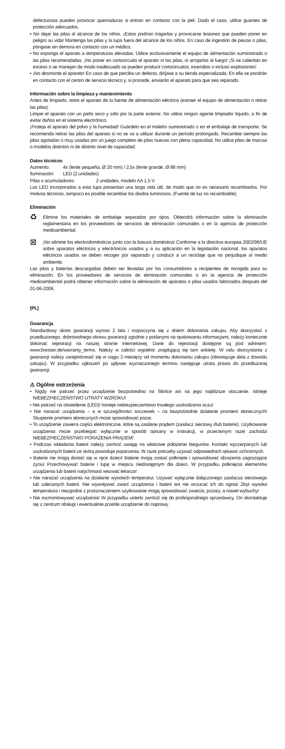defectuosas pueden provocar quemaduras si entran en contacto con la piel. Dado el caso, utilice guantes de protección adecuados.
• No dejar las pilas al alcance de los niños. ¡Estos podrían tragarlas y provocarse lesiones que pueden poner en peligro su vida! Mantenga las pilas y la lupa fuera del alcance de los niños. En caso de ingestión de piezas o pilas, póngase sin demora en contacto con un médico.
• No exponga el aparato a temperaturas elevadas. Utilice exclusivamente el equipo de alimentación suministrado o las pilas recomendadas. ¡No poner en cortocircuito el aparato ni las pilas, ni arrojarlos al fuego! ¡Si se calientan en exceso o se manejan de modo inadecuado se pueden producir cortocircuitos, incendios o incluso explosiones!
• ¡No desmonte el aparato! En caso de que perciba un defecto, diríjase a su tienda especializada. En ella se pondrán en contacto con el centro de servicio técnico y, si procede, enviarán el aparato para que sea reparado.
Información sobre la limpieza y mantenimiento
Antes de limpiarlo, retire el aparato de la fuente de alimentación eléctrica (extraer el equipo de alimentación o retirar las pilas).
Limpie el aparato con un paño seco y sólo por la parte exterior. No utilice ningún agente limpiador líquido, a fin de evitar daños en el sistema electrónico.
¡Proteja el aparato del polvo y la humedad! Guárdelo en el maletín suministrado o en el embalaje de transporte. Se recomienda retirar las pilas del aparato si no se va a utilizar durante un período prolongado. Recambie siempre las pilas agotadas o muy usadas por un juego completo de pilas nuevas con plena capacidad. No utilice pilas de marcas o modelos distintos ni de distinto nivel de capacidad.
Datos técnicos
Aumento: 4x (lente pequeña, Ø 20 mm) / 2,5x (lente grande, Ø 88 mm)
Iluminación: LED (2 unidades)
Pilas o acumuladores: 2 unidades, modelo AA 1,5 V
Los LED incorporados a esta lupa presentan una larga vida útil, de modo que no es necesario recambiarlos. Por motivos técnicos, tampoco es posible recambiar los diodos luminosos. (Fuente de luz no recambiable)
Eliminación
♻
Elimine los materiales de embalaje separados por tipos. Obtendrá información sobre la eliminación reglamentaria en los proveedores de servicios de eliminación comunales o en la agencia de protección medioambiental.
⊠
¡No elimine los electrodomésticos junto con la basura doméstica! Conforme a la directiva europea 2002/96/UE sobre aparatos eléctricos y electrónicos usados y a su aplicación en la legislación nacional, los aparatos eléctricos usados se deben recoger por separado y conducir a un reciclaje que no perjudique al medio ambiente.
Las pilas y baterías descargadas deben ser llevadas por los consumidores a recipientes de recogida para su eliminación. En los proveedores de servicios de eliminación comunales o en la agencia de protección medioambiental podrá obtener información sobre la eliminación de aparatos o pilas usados fabricados después del 01-06-2006.
(PL)
Gwarancja
Standardowy okres gwarancji wynosi 2 lata i rozpoczyna się z dniem dokonania zakupu. Aby skorzystać z przedłużonego, dobrowolnego okresu gwarancji zgodnie z podanymi na opakowaniu informacjami, należy koniecznie dokonać rejestracji na naszej stronie internetowej. Dane do rejestracji dostępne są pod adresem: www.bresser.de/warranty_terms. Należy w całości wypełnić znajdującą się tam ankietę. W celu skorzystania z gwarancji należy zarejestrować się w ciągu 3 miesięcy od momentu dokonaniu zakupu (obowiązuje data z dowodu zakupu). W przypadku zgłoszeń po upływie wyznaczonego terminu następuje utrata prawa do przedłużonej gwarancji.
⚠ Ogólne ostrzeżenia
• Nigdy nie patrzeć przez urządzenie bezpośrednio na Słońce ani na jego najbliższe otoczenie. Istnieje NIEBEZPIECZEŃSTWO UTRATY WZROKU!
• Nie patrzeć na oświetlenie (LED)! Istnieje niebezpieczeństwo trwałego uszkodzenia oczu!
• Nie narażać urządzenia – a w szczególności soczewek – na bezpośrednie działanie promieni słonecznych! Skupienie promieni słonecznych może spowodować pożar.
• To urządzenie zawiera części elektroniczne, które są zasilane prądem (zasilacz sieciowy i/lub baterie). Użytkowanie urządzenia może przebiegać wyłącznie w sposób opisany w instrukcji, w przeciwnym razie zachodzi NIEBEZPIECZEŃSTWO PORAŻENIA PRĄDEM!
• Podczas wkładania baterii należy zwrócić uwagę na właściwe położenie biegunów. Kontakt wyczerpanych lub uszkodzonych baterii ze skórą powoduje poparzenia. W razie potrzeby używać odpowiednich rękawic ochronnych.
• Baterie nie mogą dostać się w ręce dzieci! Baterie mogą zostać połknięte i spowodować obrażenia zagrażające życiu! Przechowywać baterie i lupę w miejscu niedostępnym dla dzieci. W przypadku połknięcia elementów urządzenia lub baterii natychmiast wezwać lekarza!
• Nie narażać urządzenia na działanie wysokich temperatur. Używać wyłącznie dołączonego zasilacza sieciowego lub zalecanych baterii. Nie wywoływać zwarć urządzenia i baterii ani nie wrzucać ich do ognia! Zbyt wysoka temperatura i niezgodne z przeznaczeniem użytkowanie mogą spowodować zwarcia, pożary, a nawet wybuchy!
• Nie rozmontowywać urządzenia! W przypadku usterki zwrócić się do profesjonalnego sprzedawcy. On skontaktuje się z centrum obsługi i ewentualnie prześle urządzenie do naprawy.